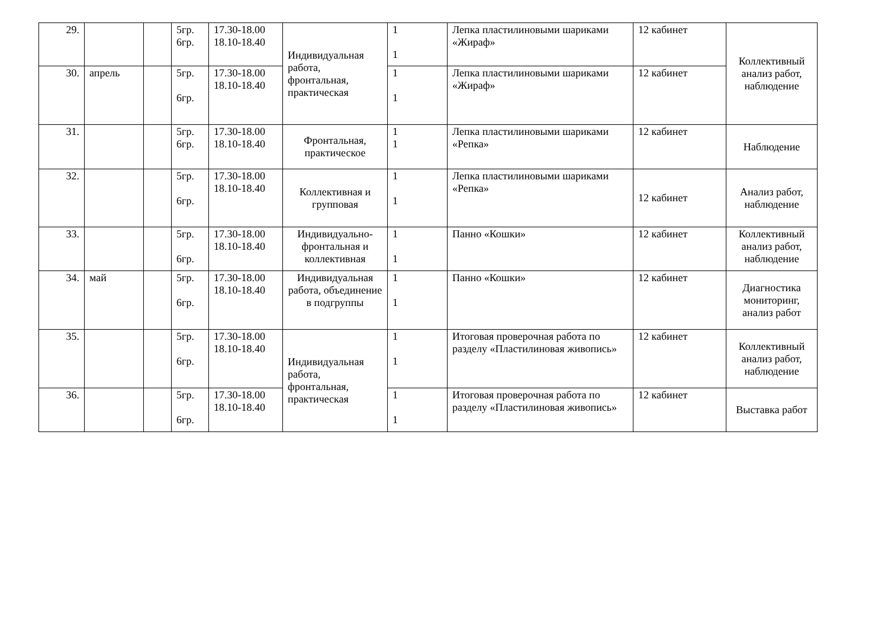| 29. | | | 5гр. 6гр. | 17.30-18.00 18.10-18.40 | Индивидуальная работа, фронтальная, практическая | 1 1 | Лепка пластилиновыми шариками «Жираф» | 12 кабинет | Коллективный анализ работ, наблюдение |
| 30. | апрель | | 5гр. 6гр. | 17.30-18.00 18.10-18.40 | | 1 1 | Лепка пластилиновыми шариками «Жираф» | 12 кабинет | |
| 31. | | | 5гр. 6гр. | 17.30-18.00 18.10-18.40 | Фронтальная, практическое | 1 1 | Лепка пластилиновыми шариками «Репка» | 12 кабинет | Наблюдение |
| 32. | | | 5гр. 6гр. | 17.30-18.00 18.10-18.40 | Коллективная и групповая | 1 1 | Лепка пластилиновыми шариками «Репка» | 12 кабинет | Анализ работ, наблюдение |
| 33. | | | 5гр. 6гр. | 17.30-18.00 18.10-18.40 | Индивидуально-фронтальная и коллективная | 1 1 | Панно «Кошки» | 12 кабинет | Коллективный анализ работ, наблюдение |
| 34. | май | | 5гр. 6гр. | 17.30-18.00 18.10-18.40 | Индивидуальная работа, объединение в подгруппы | 1 1 | Панно «Кошки» | 12 кабинет | Диагностика мониторинг, анализ работ |
| 35. | | | 5гр. 6гр. | 17.30-18.00 18.10-18.40 | Индивидуальная работа, фронтальная, практическая | 1 1 | Итоговая проверочная работа по разделу «Пластилиновая живопись» | 12 кабинет | Коллективный анализ работ, наблюдение |
| 36. | | | 5гр. 6гр. | 17.30-18.00 18.10-18.40 | | 1 1 | Итоговая проверочная работа по разделу «Пластилиновая живопись» | 12 кабинет | Выставка работ |